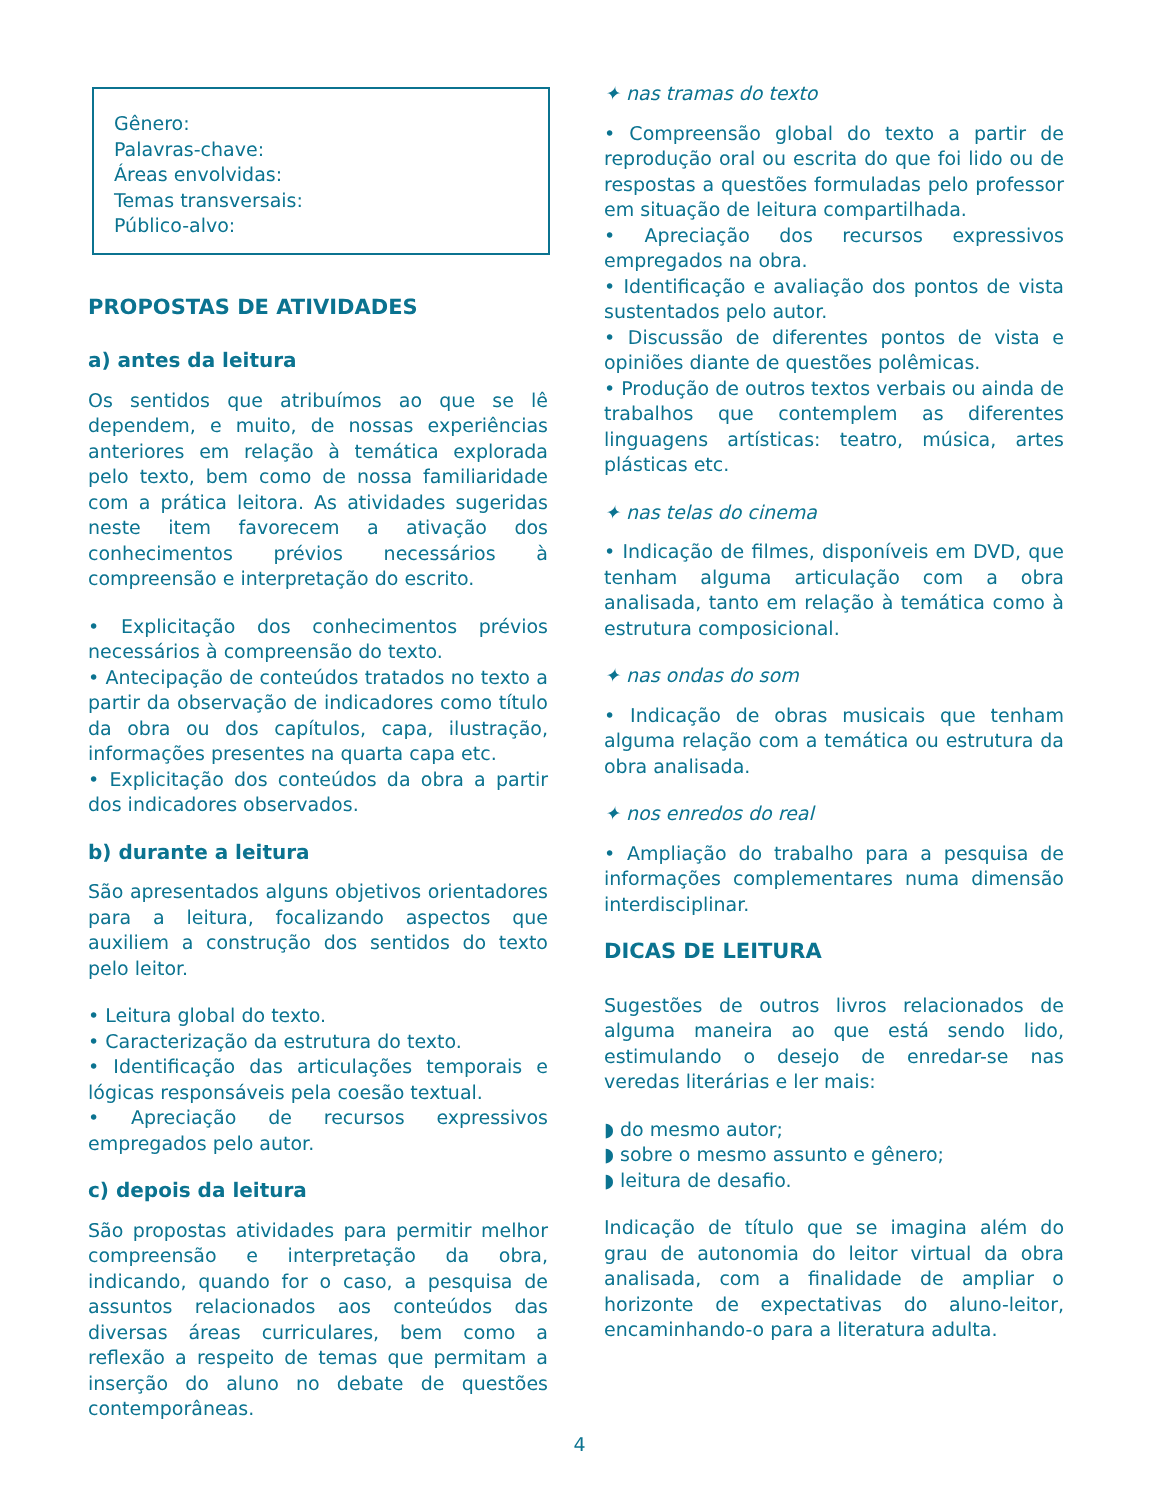Gênero:
Palavras-chave:
Áreas envolvidas:
Temas transversais:
Público-alvo:
PROPOSTAS DE ATIVIDADES
a) antes da leitura
Os sentidos que atribuímos ao que se lê dependem, e muito, de nossas experiências anteriores em relação à temática explorada pelo texto, bem como de nossa familiaridade com a prática leitora. As atividades sugeridas neste item favorecem a ativação dos conhecimentos prévios necessários à compreensão e interpretação do escrito.
• Explicitação dos conhecimentos prévios necessários à compreensão do texto.
• Antecipação de conteúdos tratados no texto a partir da observação de indicadores como título da obra ou dos capítulos, capa, ilustração, informações presentes na quarta capa etc.
• Explicitação dos conteúdos da obra a partir dos indicadores observados.
b) durante a leitura
São apresentados alguns objetivos orientadores para a leitura, focalizando aspectos que auxiliem a construção dos sentidos do texto pelo leitor.
• Leitura global do texto.
• Caracterização da estrutura do texto.
• Identificação das articulações temporais e lógicas responsáveis pela coesão textual.
• Apreciação de recursos expressivos empregados pelo autor.
c) depois da leitura
São propostas atividades para permitir melhor compreensão e interpretação da obra, indicando, quando for o caso, a pesquisa de assuntos relacionados aos conteúdos das diversas áreas curriculares, bem como a reflexão a respeito de temas que permitam a inserção do aluno no debate de questões contemporâneas.
✦ nas tramas do texto
• Compreensão global do texto a partir de reprodução oral ou escrita do que foi lido ou de respostas a questões formuladas pelo professor em situação de leitura compartilhada.
• Apreciação dos recursos expressivos empregados na obra.
• Identificação e avaliação dos pontos de vista sustentados pelo autor.
• Discussão de diferentes pontos de vista e opiniões diante de questões polêmicas.
• Produção de outros textos verbais ou ainda de trabalhos que contemplem as diferentes linguagens artísticas: teatro, música, artes plásticas etc.
✦ nas telas do cinema
• Indicação de filmes, disponíveis em DVD, que tenham alguma articulação com a obra analisada, tanto em relação à temática como à estrutura composicional.
✦ nas ondas do som
• Indicação de obras musicais que tenham alguma relação com a temática ou estrutura da obra analisada.
✦ nos enredos do real
• Ampliação do trabalho para a pesquisa de informações complementares numa dimensão interdisciplinar.
DICAS DE LEITURA
Sugestões de outros livros relacionados de alguma maneira ao que está sendo lido, estimulando o desejo de enredar-se nas veredas literárias e ler mais:
◗ do mesmo autor;
◗ sobre o mesmo assunto e gênero;
◗ leitura de desafio.
Indicação de título que se imagina além do grau de autonomia do leitor virtual da obra analisada, com a finalidade de ampliar o horizonte de expectativas do aluno-leitor, encaminhando-o para a literatura adulta.
4